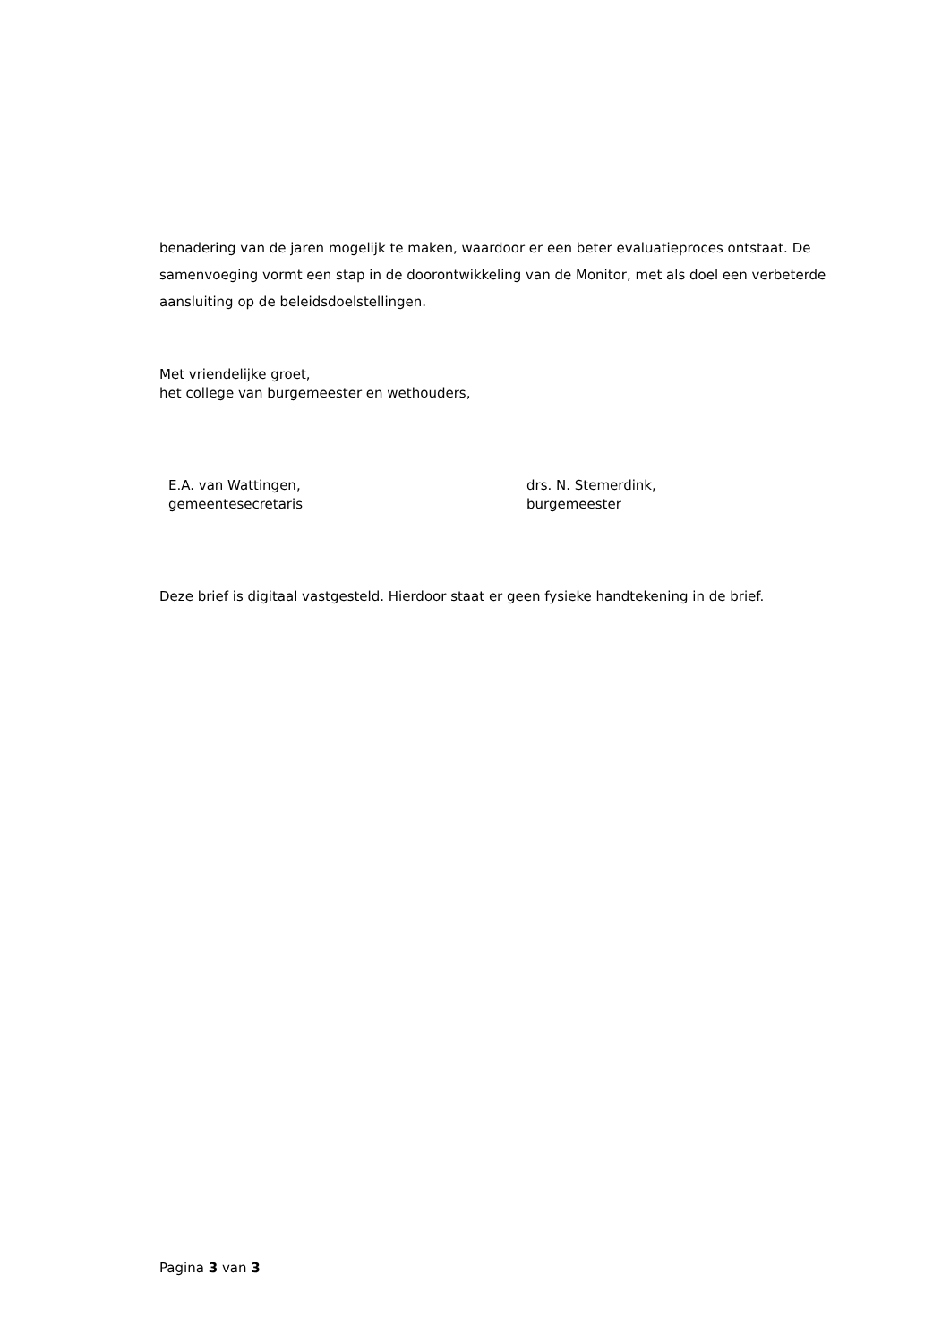benadering van de jaren mogelijk te maken, waardoor er een beter evaluatieproces ontstaat. De samenvoeging vormt een stap in de doorontwikkeling van de Monitor, met als doel een verbeterde aansluiting op de beleidsdoelstellingen.
Met vriendelijke groet,
het college van burgemeester en wethouders,
E.A. van Wattingen,
gemeentesecretaris
drs. N. Stemerdink,
burgemeester
Deze brief is digitaal vastgesteld. Hierdoor staat er geen fysieke handtekening in de brief.
Pagina 3 van 3